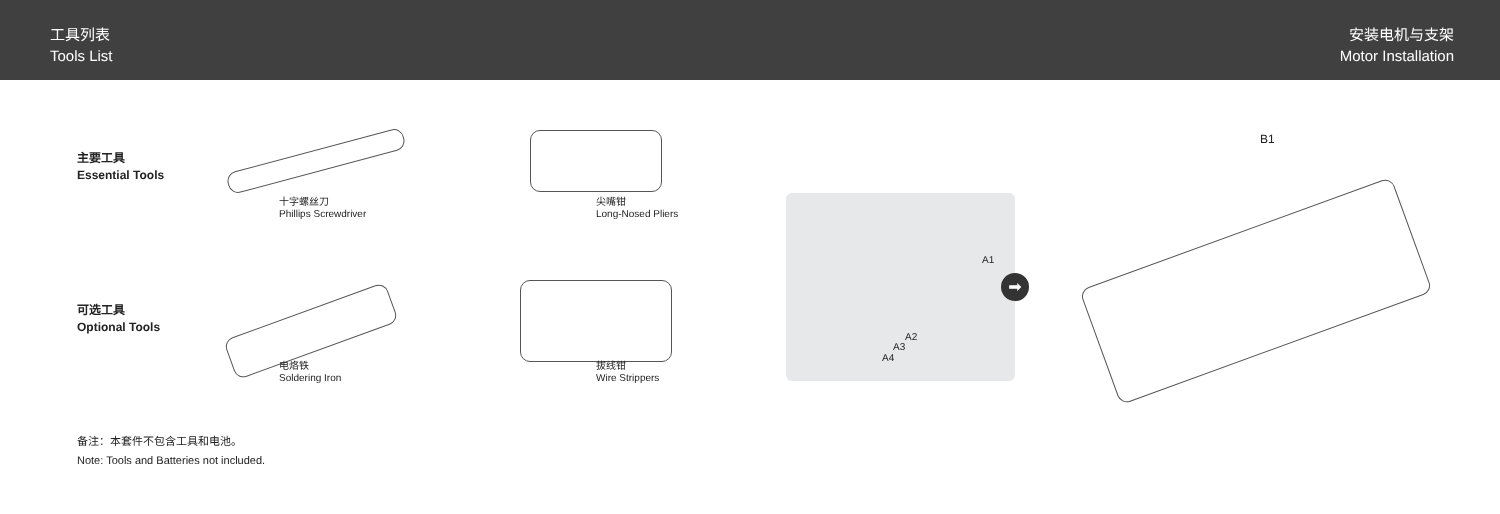工具列表
Tools List
安装电机与支架
Motor Installation
主要工具
Essential Tools
可选工具
Optional Tools
十字螺丝刀
Phillips Screwdriver
尖嘴钳
Long-Nosed Pliers
电烙铁
Soldering Iron
拔线钳
Wire Strippers
备注：本套件不包含工具和电池。
Note: Tools and Batteries not included.
A1
A2
A3
A4
➡
B1